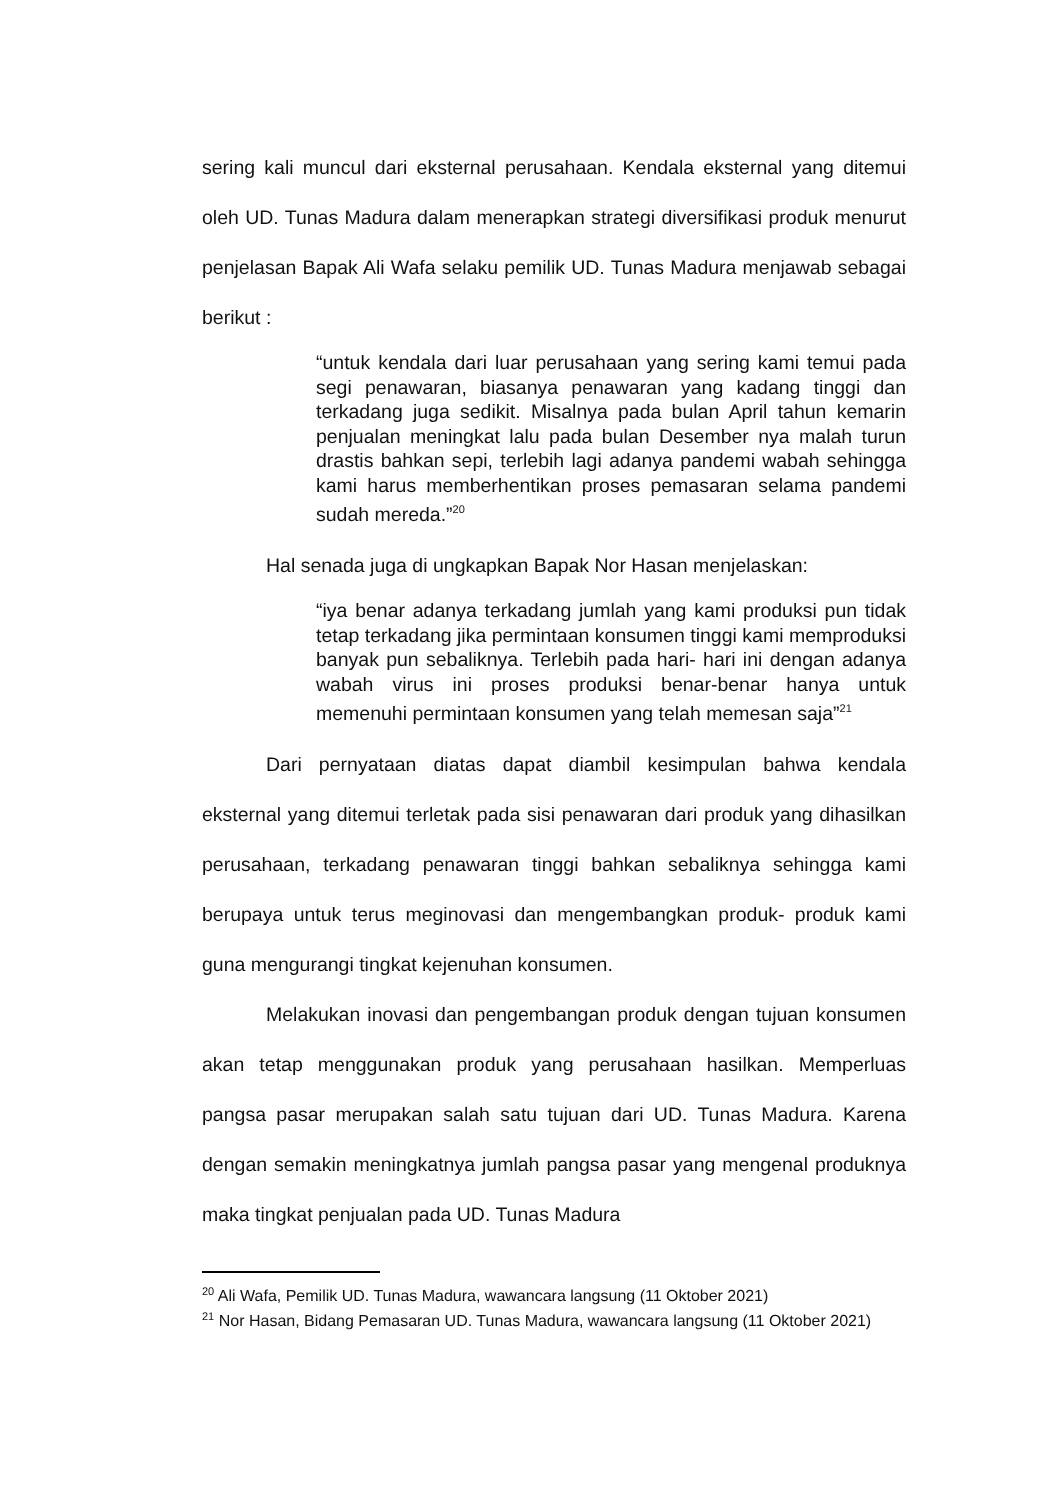sering kali muncul dari eksternal perusahaan. Kendala eksternal yang ditemui oleh UD. Tunas Madura dalam menerapkan strategi diversifikasi produk menurut penjelasan Bapak Ali Wafa selaku pemilik UD. Tunas Madura menjawab sebagai berikut :
“untuk kendala dari luar perusahaan yang sering kami temui pada segi penawaran, biasanya penawaran yang kadang tinggi dan terkadang juga sedikit. Misalnya pada bulan April tahun kemarin penjualan meningkat lalu pada bulan Desember nya malah turun drastis bahkan sepi, terlebih lagi adanya pandemi wabah sehingga kami harus memberhentikan proses pemasaran selama pandemi sudah mereda.”<sup>20</sup>
Hal senada juga di ungkapkan Bapak Nor Hasan menjelaskan:
“iya benar adanya terkadang jumlah yang kami produksi pun tidak tetap terkadang jika permintaan konsumen tinggi kami memproduksi banyak pun sebaliknya. Terlebih pada hari- hari ini dengan adanya wabah virus ini proses produksi benar-benar hanya untuk memenuhi permintaan konsumen yang telah memesan saja”<sup>21</sup>
Dari pernyataan diatas dapat diambil kesimpulan bahwa kendala eksternal yang ditemui terletak pada sisi penawaran dari produk yang dihasilkan perusahaan, terkadang penawaran tinggi bahkan sebaliknya sehingga kami berupaya untuk terus meginovasi dan mengembangkan produk- produk kami guna mengurangi tingkat kejenuhan konsumen.
Melakukan inovasi dan pengembangan produk dengan tujuan konsumen akan tetap menggunakan produk yang perusahaan hasilkan. Memperluas pangsa pasar merupakan salah satu tujuan dari UD. Tunas Madura. Karena dengan semakin meningkatnya jumlah pangsa pasar yang mengenal produknya maka tingkat penjualan pada UD. Tunas Madura
<sup>20</sup> Ali Wafa, Pemilik UD. Tunas Madura, wawancara langsung (11 Oktober 2021)
<sup>21</sup> Nor Hasan, Bidang Pemasaran UD. Tunas Madura, wawancara langsung (11 Oktober 2021)